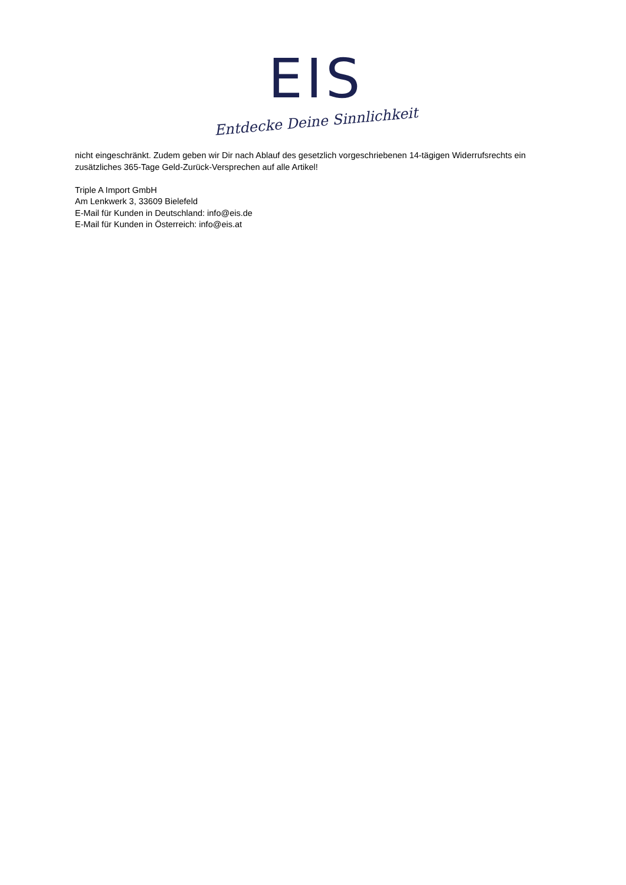EIS
Entdecke Deine Sinnlichkeit
nicht eingeschränkt. Zudem geben wir Dir nach Ablauf des gesetzlich vorgeschriebenen 14-tägigen Widerrufsrechts ein zusätzliches 365-Tage Geld-Zurück-Versprechen auf alle Artikel!
Triple A Import GmbH
Am Lenkwerk 3, 33609 Bielefeld
E-Mail für Kunden in Deutschland: info@eis.de
E-Mail für Kunden in Österreich: info@eis.at